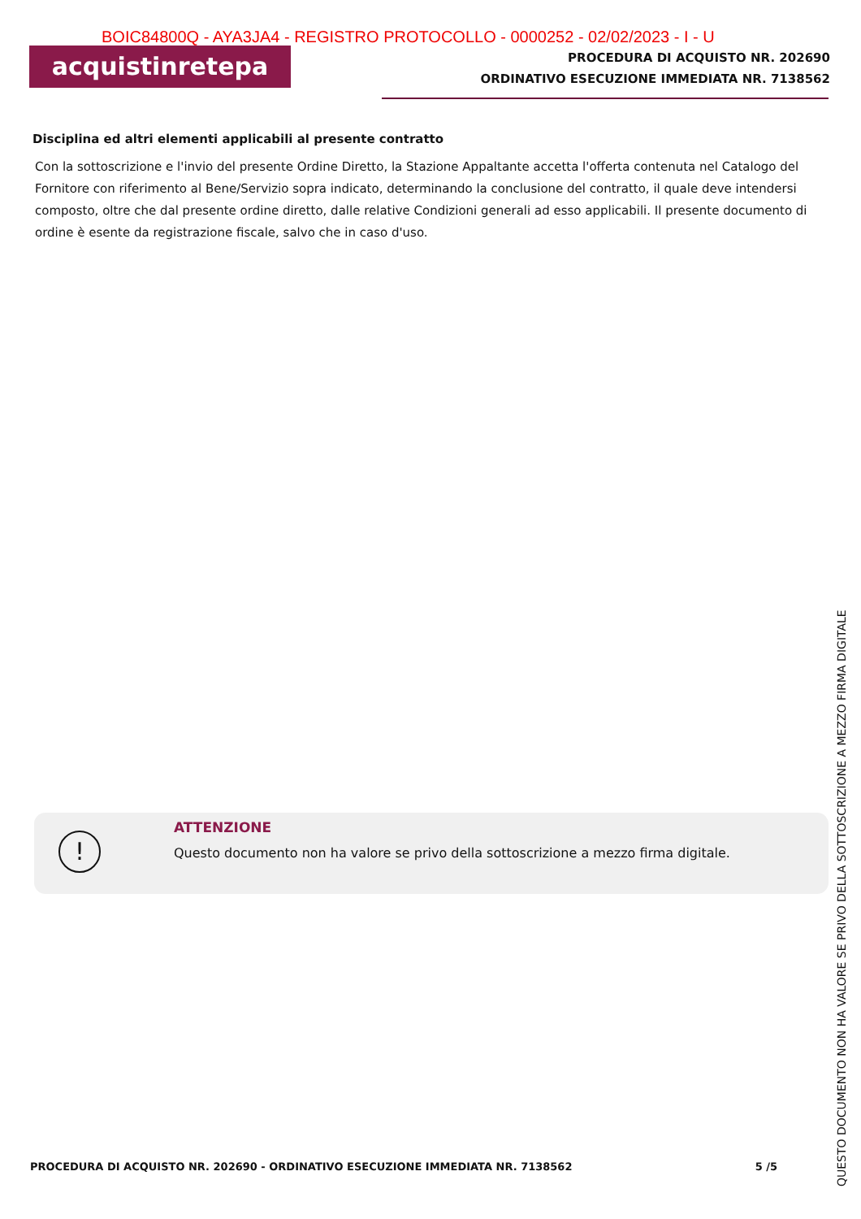acquistinretepa
PROCEDURA DI ACQUISTO NR. 202690
ORDINATIVO ESECUZIONE IMMEDIATA NR. 7138562
BOIC84800Q - AYA3JA4 - REGISTRO PROTOCOLLO - 0000252 - 02/02/2023 - I - U
Disciplina ed altri elementi applicabili al presente contratto
Con la sottoscrizione e l'invio del presente Ordine Diretto, la Stazione Appaltante accetta l'offerta contenuta nel Catalogo del Fornitore con riferimento al Bene/Servizio sopra indicato, determinando la conclusione del contratto, il quale deve intendersi composto, oltre che dal presente ordine diretto, dalle relative Condizioni generali ad esso applicabili. Il presente documento di ordine è esente da registrazione fiscale, salvo che in caso d'uso.
!
ATTENZIONE
Questo documento non ha valore se privo della sottoscrizione a mezzo firma digitale.
PROCEDURA DI ACQUISTO NR. 202690 - ORDINATIVO ESECUZIONE IMMEDIATA NR. 7138562 5 /5
QUESTO DOCUMENTO NON HA VALORE SE PRIVO DELLA SOTTOSCRIZIONE A MEZZO FIRMA DIGITALE